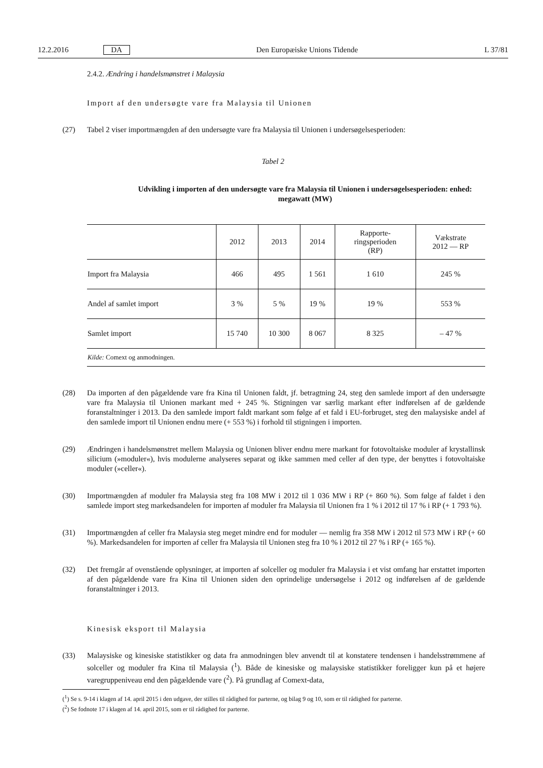12.2.2016 DA Den Europæiske Unions Tidende L 37/81
2.4.2. Ændring i handelsmønstret i Malaysia
Import af den undersøgte vare fra Malaysia til Unionen
(27) Tabel 2 viser importmængden af den undersøgte vare fra Malaysia til Unionen i undersøgelsesperioden:
Tabel 2
Udvikling i importen af den undersøgte vare fra Malaysia til Unionen i undersøgelsesperioden: enhed: megawatt (MW)
| | 2012 | 2013 | 2014 | Rapporte- ringsperioden (RP) | Vækstrate 2012 — RP |
| --- | --- | --- | --- | --- | --- |
| Import fra Malaysia | 466 | 495 | 1 561 | 1 610 | 245 % |
| Andel af samlet import | 3 % | 5 % | 19 % | 19 % | 553 % |
| Samlet import | 15 740 | 10 300 | 8 067 | 8 325 | – 47 % |
| Kilde: Comext og anmodningen. | | | | | |
(28) Da importen af den pågældende vare fra Kina til Unionen faldt, jf. betragtning 24, steg den samlede import af den undersøgte vare fra Malaysia til Unionen markant med + 245 %. Stigningen var særlig markant efter indførelsen af de gældende foranstaltninger i 2013. Da den samlede import faldt markant som følge af et fald i EU-forbruget, steg den malaysiske andel af den samlede import til Unionen endnu mere (+ 553 %) i forhold til stigningen i importen.
(29) Ændringen i handelsmønstret mellem Malaysia og Unionen bliver endnu mere markant for fotovoltaiske moduler af krystallinsk silicium (»moduler«), hvis modulerne analyseres separat og ikke sammen med celler af den type, der benyttes i fotovoltaiske moduler (»celler«).
(30) Importmængden af moduler fra Malaysia steg fra 108 MW i 2012 til 1 036 MW i RP (+ 860 %). Som følge af faldet i den samlede import steg markedsandelen for importen af moduler fra Malaysia til Unionen fra 1 % i 2012 til 17 % i RP (+ 1 793 %).
(31) Importmængden af celler fra Malaysia steg meget mindre end for moduler — nemlig fra 358 MW i 2012 til 573 MW i RP (+ 60 %). Markedsandelen for importen af celler fra Malaysia til Unionen steg fra 10 % i 2012 til 27 % i RP (+ 165 %).
(32) Det fremgår af ovenstående oplysninger, at importen af solceller og moduler fra Malaysia i et vist omfang har erstattet importen af den pågældende vare fra Kina til Unionen siden den oprindelige undersøgelse i 2012 og indførelsen af de gældende foranstaltninger i 2013.
Kinesisk eksport til Malaysia
(33) Malaysiske og kinesiske statistikker og data fra anmodningen blev anvendt til at konstatere tendensen i handelsstrømmene af solceller og moduler fra Kina til Malaysia (<sup>1</sup>). Både de kinesiske og malaysiske statistikker foreligger kun på et højere varegruppeniveau end den pågældende vare (<sup>2</sup>). På grundlag af Comext-data,
(<sup>1</sup>) Se s. 9-14 i klagen af 14. april 2015 i den udgave, der stilles til rådighed for parterne, og bilag 9 og 10, som er til rådighed for parterne.
(<sup>2</sup>) Se fodnote 17 i klagen af 14. april 2015, som er til rådighed for parterne.